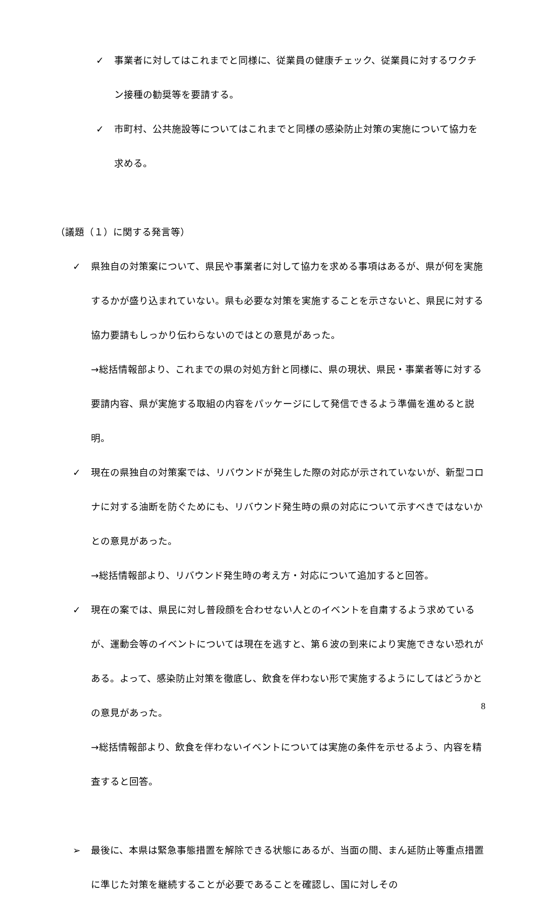✓
事業者に対してはこれまでと同様に、従業員の健康チェック、従業員に対するワクチン接種の勧奨等を要請する。
✓
市町村、公共施設等についてはこれまでと同様の感染防止対策の実施について協力を求める。
（議題（１）に関する発言等）
✓
県独自の対策案について、県民や事業者に対して協力を求める事項はあるが、県が何を実施するかが盛り込まれていない。県も必要な対策を実施することを示さないと、県民に対する協力要請もしっかり伝わらないのではとの意見があった。
→総括情報部より、これまでの県の対処方針と同様に、県の現状、県民・事業者等に対する要請内容、県が実施する取組の内容をパッケージにして発信できるよう準備を進めると説明。
✓
現在の県独自の対策案では、リバウンドが発生した際の対応が示されていないが、新型コロナに対する油断を防ぐためにも、リバウンド発生時の県の対応について示すべきではないかとの意見があった。
→総括情報部より、リバウンド発生時の考え方・対応について追加すると回答。
✓
現在の案では、県民に対し普段顔を合わせない人とのイベントを自粛するよう求めているが、運動会等のイベントについては現在を逃すと、第６波の到来により実施できない恐れがある。よって、感染防止対策を徹底し、飲食を伴わない形で実施するようにしてはどうかとの意見があった。
→総括情報部より、飲食を伴わないイベントについては実施の条件を示せるよう、内容を精査すると回答。
➢
最後に、本県は緊急事態措置を解除できる状態にあるが、当面の間、まん延防止等重点措置に準じた対策を継続することが必要であることを確認し、国に対しその
8